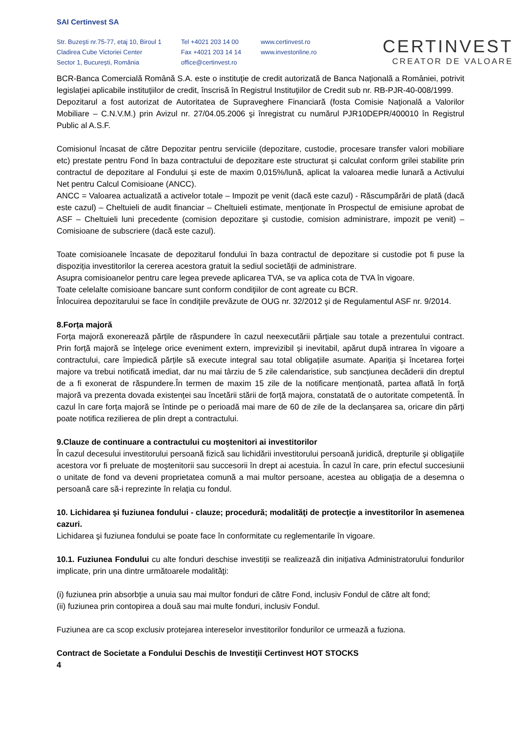SAI Certinvest SA
Str. Buzeşti nr.75-77, etaj 10, Biroul 1
Cladirea Cube Victoriei Center
Sector 1, Bucureşti, România
Tel +4021 203 14 00
Fax +4021 203 14 14
office@certinvest.ro
www.certinvest.ro
www.investonline.ro
CERTINVEST
CREATOR DE VALOARE
BCR-Banca Comercială Română S.A. este o instituţie de credit autorizată de Banca Naţională a României, potrivit legislaţiei aplicabile instituţiilor de credit, înscrisă în Registrul Instituţiilor de Credit sub nr. RB-PJR-40-008/1999.
Depozitarul a fost autorizat de Autoritatea de Supraveghere Financiară (fosta Comisie Naţională a Valorilor Mobiliare – C.N.V.M.) prin Avizul nr. 27/04.05.2006 şi înregistrat cu numărul PJR10DEPR/400010 în Registrul Public al A.S.F.
Comisionul încasat de către Depozitar pentru serviciile (depozitare, custodie, procesare transfer valori mobiliare etc) prestate pentru Fond în baza contractului de depozitare este structurat și calculat conform grilei stabilite prin contractul de depozitare al Fondului și este de maxim 0,015%/lună, aplicat la valoarea medie lunară a Activului Net pentru Calcul Comisioane (ANCC).
ANCC = Valoarea actualizată a activelor totale – Impozit pe venit (dacă este cazul) - Răscumpărări de plată (dacă este cazul) – Cheltuieli de audit financiar – Cheltuieli estimate, menţionate în Prospectul de emisiune aprobat de ASF – Cheltuieli luni precedente (comision depozitare şi custodie, comision administrare, impozit pe venit) – Comisioane de subscriere (dacă este cazul).
Toate comisioanele încasate de depozitarul fondului în baza contractul de depozitare si custodie pot fi puse la dispoziția investitorilor la cererea acestora gratuit la sediul societății de administrare.
Asupra comisioanelor pentru care legea prevede aplicarea TVA, se va aplica cota de TVA în vigoare.
Toate celelalte comisioane bancare sunt conform condiţiilor de cont agreate cu BCR.
Înlocuirea depozitarului se face în condiţiile prevăzute de OUG nr. 32/2012 şi de Regulamentul ASF nr. 9/2014.
8.Forța majoră
Forța majoră exonerează părțile de răspundere în cazul neexecutării părțiale sau totale a prezentului contract. Prin forță majoră se înțelege orice eveniment extern, imprevizibil și inevitabil, apărut după intrarea în vigoare a contractului, care împiedică părțile să execute integral sau total obligațiile asumate. Apariția și încetarea forței majore va trebui notificată imediat, dar nu mai târziu de 5 zile calendaristice, sub sancțiunea decăderii din dreptul de a fi exonerat de răspundere.În termen de maxim 15 zile de la notificare menționată, partea aflată în forță majoră va prezenta dovada existenței sau încetării stării de forță majora, constatată de o autoritate competentă. În cazul în care forța majoră se întinde pe o perioadă mai mare de 60 de zile de la declanșarea sa, oricare din părți poate notifica rezilierea de plin drept a contractului.
9.Clauze de continuare a contractului cu moştenitori ai investitorilor
În cazul decesului investitorului persoană fizică sau lichidării investitorului persoană juridică, drepturile şi obligaţiile acestora vor fi preluate de moştenitorii sau succesorii în drept ai acestuia. În cazul în care, prin efectul succesiunii o unitate de fond va deveni proprietatea comună a mai multor persoane, acestea au obligaţia de a desemna o persoană care să-i reprezinte în relaţia cu fondul.
10. Lichidarea şi fuziunea fondului - clauze; procedură; modalităţi de protecţie a investitorilor în asemenea cazuri.
Lichidarea şi fuziunea fondului se poate face în conformitate cu reglementarile în vigoare.
10.1. Fuziunea Fondului cu alte fonduri deschise investiții se realizează din inițiativa Administratorului fondurilor implicate, prin una dintre următoarele modalităţi:
(i) fuziunea prin absorbţie a unuia sau mai multor fonduri de către Fond, inclusiv Fondul de către alt fond;
(ii) fuziunea prin contopirea a două sau mai multe fonduri, inclusiv Fondul.
Fuziunea are ca scop exclusiv protejarea intereselor investitorilor fondurilor ce urmează a fuziona.
Contract de Societate a Fondului Deschis de Investiţii Certinvest HOT STOCKS
4